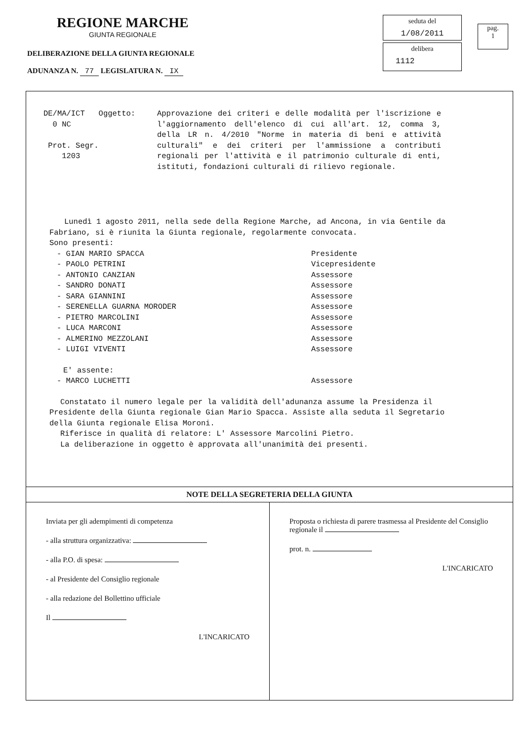REGIONE MARCHE
GIUNTA REGIONALE
DELIBERAZIONE DELLA GIUNTA REGIONALE
ADUNANZA N. 77 LEGISLATURA N. IX
seduta del
1/08/2011
delibera
1112
pag.
1
DE/MA/ICT Oggetto: 0 NC Prot. Segr. 1203
Approvazione dei criteri e delle modalità per l'iscrizione e l'aggiornamento dell'elenco di cui all'art. 12, comma 3, della LR n. 4/2010 "Norme in materia di beni e attività culturali" e dei criteri per l'ammissione a contributi regionali per l'attività e il patrimonio culturale di enti, istituti, fondazioni culturali di rilievo regionale.
Lunedì 1 agosto 2011, nella sede della Regione Marche, ad Ancona, in via Gentile da Fabriano, si è riunita la Giunta regionale, regolarmente convocata.
Sono presenti:
- GIAN MARIO SPACCA Presidente
- PAOLO PETRINI Vicepresidente
- ANTONIO CANZIAN Assessore
- SANDRO DONATI Assessore
- SARA GIANNINI Assessore
- SERENELLA GUARNA MORODER Assessore
- PIETRO MARCOLINI Assessore
- LUCA MARCONI Assessore
- ALMERINO MEZZOLANI Assessore
- LUIGI VIVENTI Assessore
E' assente:
- MARCO LUCHETTI Assessore
Constatato il numero legale per la validità dell'adunanza assume la Presidenza il Presidente della Giunta regionale Gian Mario Spacca. Assiste alla seduta il Segretario della Giunta regionale Elisa Moroni.
Riferisce in qualità di relatore: L' Assessore Marcolini Pietro.
La deliberazione in oggetto è approvata all'unanimità dei presenti.
NOTE DELLA SEGRETERIA DELLA GIUNTA
Inviata per gli adempimenti di competenza
- alla struttura organizzativa:
- alla P.O. di spesa:
- al Presidente del Consiglio regionale
- alla redazione del Bollettino ufficiale
Il
L'INCARICATO
Proposta o richiesta di parere trasmessa al Presidente del Consiglio regionale il
prot. n.
L'INCARICATO